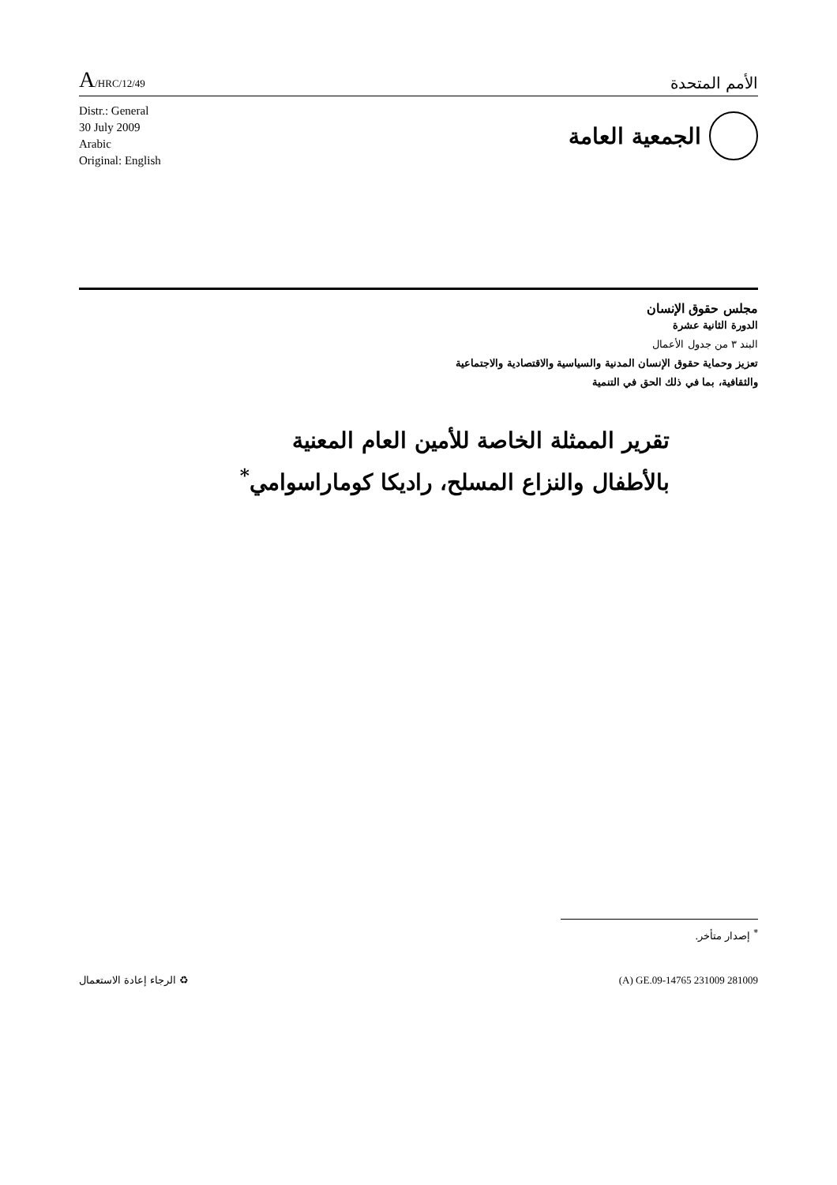A/HRC/12/49
الأمم المتحدة
Distr.: General
30 July 2009
Arabic
Original: English
الجمعية العامة
مجلس حقوق الإنسان
الدورة الثانية عشرة
البند ٣ من جدول الأعمال
تعزيز وحماية حقوق الإنسان المدنية والسياسية والاقتصادية والاجتماعية
والثقافية، بما في ذلك الحق في التنمية
تقرير الممثلة الخاصة للأمين العام المعنية بالأطفال والنزاع المسلح، راديكا كوماراسوامي<sup>*</sup>
<sup>*</sup> إصدار متأخر.
♻ الرجاء إعادة الاستعمال (A) GE.09-14765 231009 281009